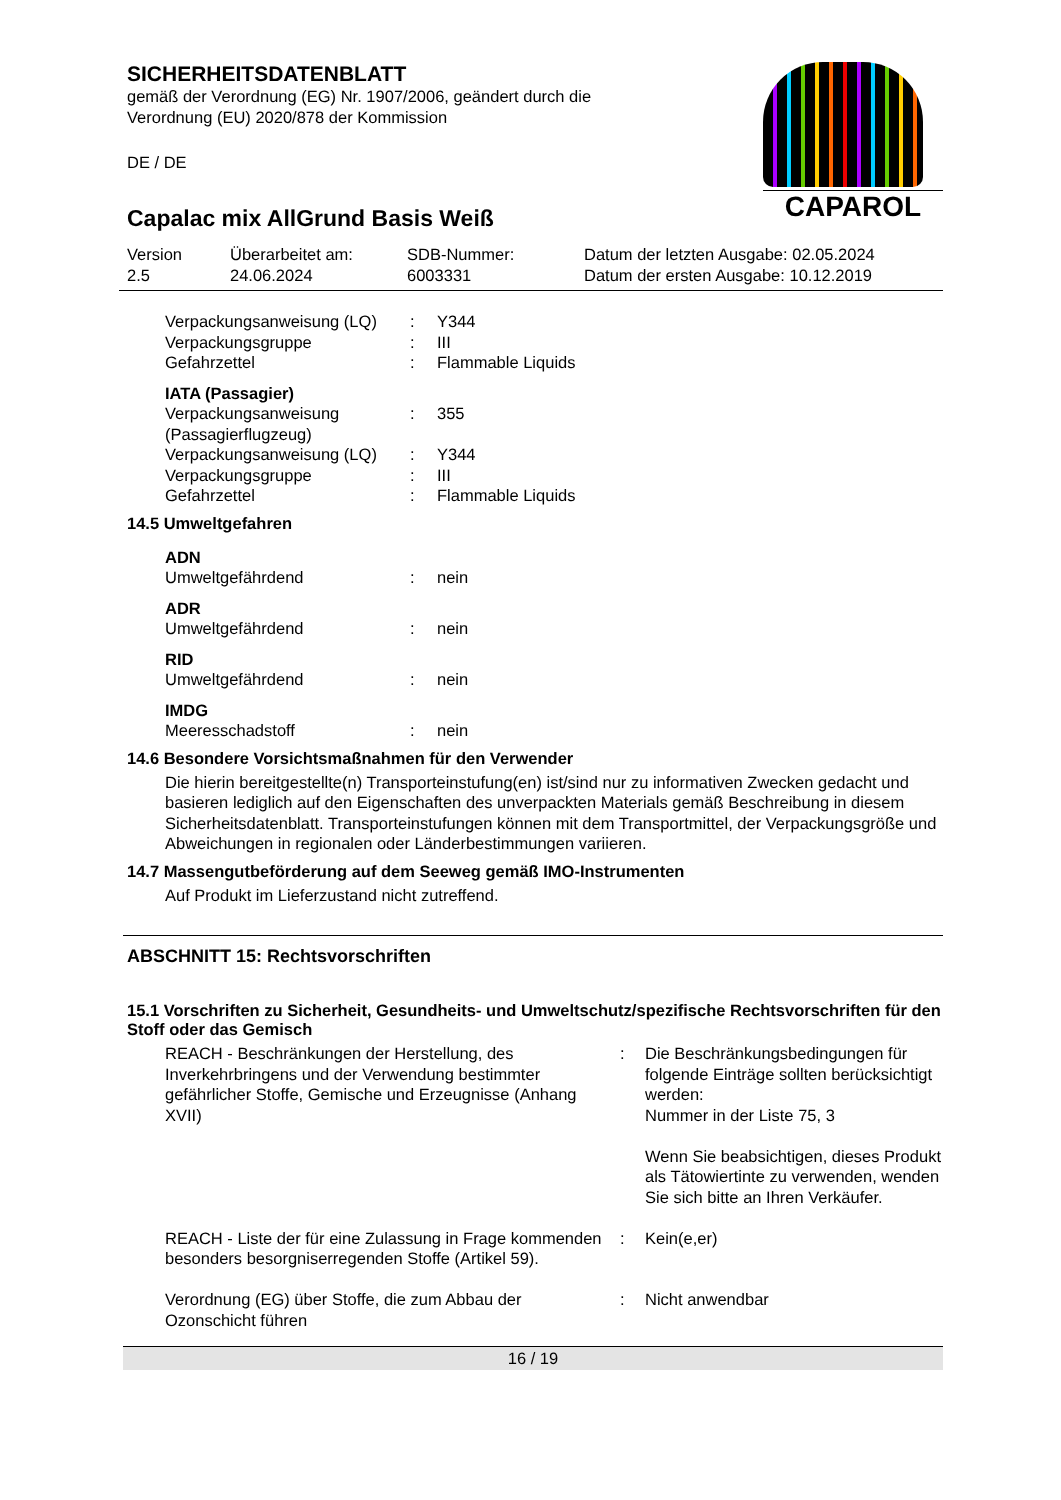CAPAROL
SICHERHEITSDATENBLATT
gemäß der Verordnung (EG) Nr. 1907/2006, geändert durch die
Verordnung (EU) 2020/878 der Kommission
DE / DE
Capalac mix AllGrund Basis Weiß
Version
2.5
Überarbeitet am:
24.06.2024
SDB-Nummer:
6003331
Datum der letzten Ausgabe: 02.05.2024
Datum der ersten Ausgabe: 10.12.2019
| Verpackungsanweisung (LQ) | : | Y344 |
| Verpackungsgruppe | : | III |
| Gefahrzettel | : | Flammable Liquids |
| IATA (Passagier) | | |
| Verpackungsanweisung (Passagierflugzeug) | : | 355 |
| Verpackungsanweisung (LQ) | : | Y344 |
| Verpackungsgruppe | : | III |
| Gefahrzettel | : | Flammable Liquids |
14.5 Umweltgefahren
| ADN | | |
| Umweltgefährdend | : | nein |
| ADR | | |
| Umweltgefährdend | : | nein |
| RID | | |
| Umweltgefährdend | : | nein |
| IMDG | | |
| Meeresschadstoff | : | nein |
14.6 Besondere Vorsichtsmaßnahmen für den Verwender
Die hierin bereitgestellte(n) Transporteinstufung(en) ist/sind nur zu informativen Zwecken gedacht und basieren lediglich auf den Eigenschaften des unverpackten Materials gemäß Beschreibung in diesem Sicherheitsdatenblatt. Transporteinstufungen können mit dem Transportmittel, der Verpackungsgröße und Abweichungen in regionalen oder Länderbestimmungen variieren.
14.7 Massengutbeförderung auf dem Seeweg gemäß IMO-Instrumenten
Auf Produkt im Lieferzustand nicht zutreffend.
ABSCHNITT 15: Rechtsvorschriften
15.1 Vorschriften zu Sicherheit, Gesundheits- und Umweltschutz/spezifische Rechtsvorschriften für den Stoff oder das Gemisch
| REACH - Beschränkungen der Herstellung, des Inverkehrbringens und der Verwendung bestimmter gefährlicher Stoffe, Gemische und Erzeugnisse (Anhang XVII) | : | Die Beschränkungsbedingungen für folgende Einträge sollten berücksichtigt werden: Nummer in der Liste 75, 3 Wenn Sie beabsichtigen, dieses Produkt als Tätowiertinte zu verwenden, wenden Sie sich bitte an Ihren Verkäufer. |
| REACH - Liste der für eine Zulassung in Frage kommenden besonders besorgniserregenden Stoffe (Artikel 59). | : | Kein(e,er) |
| Verordnung (EG) über Stoffe, die zum Abbau der Ozonschicht führen | : | Nicht anwendbar |
16 / 19